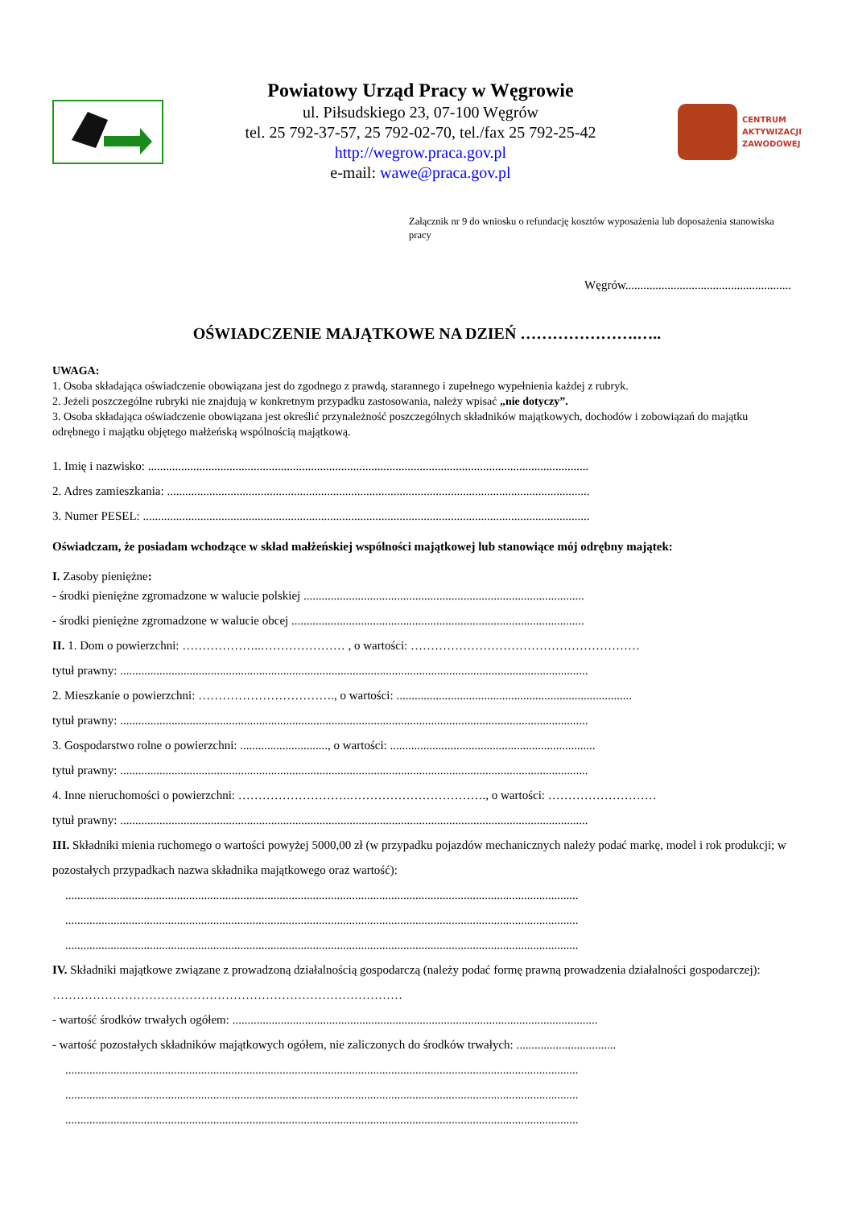Powiatowy Urząd Pracy w Węgrowie
ul. Piłsudskiego 23, 07-100 Węgrów
tel. 25 792-37-57, 25 792-02-70, tel./fax 25 792-25-42
http://wegrow.praca.gov.pl
e-mail: wawe@praca.gov.pl
CENTRUM
AKTYWIZACJI
ZAWODOWEJ
Załącznik nr 9 do wniosku o refundację kosztów wyposażenia lub doposażenia stanowiska pracy
Węgrów.......................................................
OŚWIADCZENIE MAJĄTKOWE NA DZIEŃ ………………….…..
UWAGA:
1. Osoba składająca oświadczenie obowiązana jest do zgodnego z prawdą, starannego i zupełnego wypełnienia każdej z rubryk.
2. Jeżeli poszczególne rubryki nie znajdują w konkretnym przypadku zastosowania, należy wpisać „nie dotyczy”.
3. Osoba składająca oświadczenie obowiązana jest określić przynależność poszczególnych składników majątkowych, dochodów i zobowiązań do majątku odrębnego i majątku objętego małżeńską wspólnością majątkową.
1. Imię i nazwisko: ..................................................................................................................................................
2. Adres zamieszkania: ............................................................................................................................................
3. Numer PESEL: ....................................................................................................................................................
Oświadczam, że posiadam wchodzące w skład małżeńskiej wspólności majątkowej lub stanowiące mój odrębny majątek:
I. Zasoby pieniężne:
- środki pieniężne zgromadzone w walucie polskiej .............................................................................................
- środki pieniężne zgromadzone w walucie obcej .................................................................................................
II. 1. Dom o powierzchni: ………………..………………… , o wartości: …………………………………………………
tytuł prawny: ...........................................................................................................................................................
2. Mieszkanie o powierzchni: ……………………………., o wartości: ..............................................................................
tytuł prawny: ...........................................................................................................................................................
3. Gospodarstwo rolne o powierzchni: ............................., o wartości: ....................................................................
tytuł prawny: ...........................................................................................................................................................
4. Inne nieruchomości o powierzchni: ……………………….……………………………., o wartości: ………………………
tytuł prawny: ...........................................................................................................................................................
III. Składniki mienia ruchomego o wartości powyżej 5000,00 zł (w przypadku pojazdów mechanicznych należy podać markę, model i rok produkcji; w pozostałych przypadkach nazwa składnika majątkowego oraz wartość):
..........................................................................................................................................................................
..........................................................................................................................................................................
..........................................................................................................................................................................
IV. Składniki majątkowe związane z prowadzoną działalnością gospodarczą (należy podać formę prawną prowadzenia działalności gospodarczej): ……………………………………………………………………………
- wartość środków trwałych ogółem: .........................................................................................................................
- wartość pozostałych składników majątkowych ogółem, nie zaliczonych do środków trwałych: .................................
..........................................................................................................................................................................
..........................................................................................................................................................................
..........................................................................................................................................................................